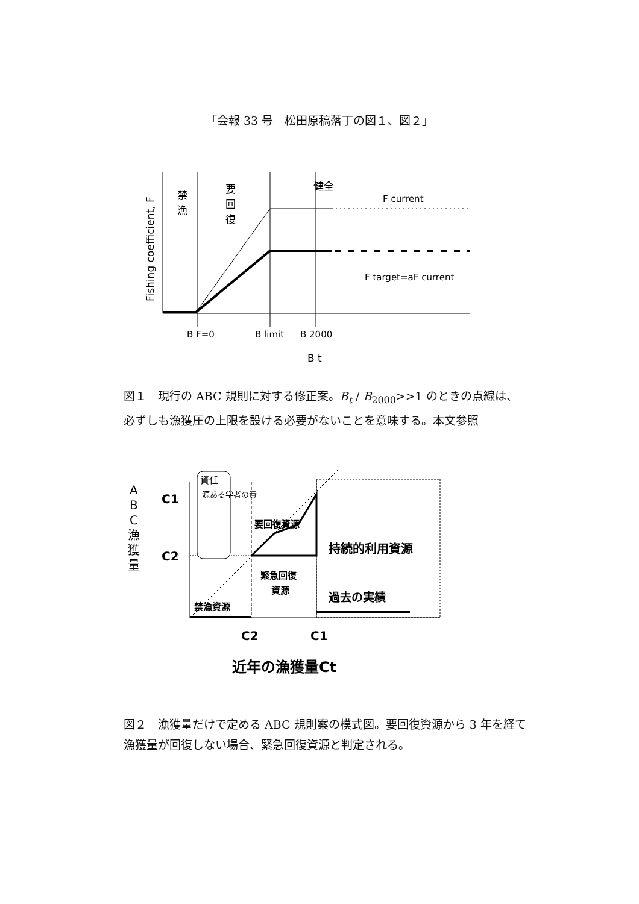「会報 33 号　松田原稿落丁の図１、図２」
Fishing coefficient, F
禁
漁
要
回
復
健全
F current
F target=aF current
B F=0
B limit
B 2000
B t
図１　現行の ABC 規則に対する修正案。B<sub>t</sub> / B<sub>2000</sub>>>1 のときの点線は、必ずしも漁獲圧の上限を設ける必要がないことを意味する。本文参照
A
B
C
漁
獲
量
C1
C2
資任
源ある学者の責
要回復資源
持続的利用資源
緊急回復
資源
禁漁資源
過去の実績
C2
C1
近年の漁獲量Ct
図２　漁獲量だけで定める ABC 規則案の模式図。要回復資源から 3 年を経て漁獲量が回復しない場合、緊急回復資源と判定される。